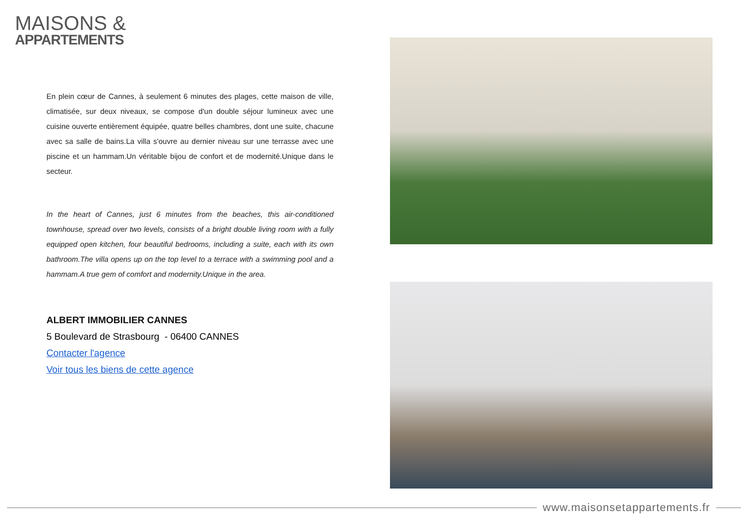MAISONS &
APPARTEMENTS
En plein cœur de Cannes, à seulement 6 minutes des plages, cette maison de ville, climatisée, sur deux niveaux, se compose d'un double séjour lumineux avec une cuisine ouverte entièrement équipée, quatre belles chambres, dont une suite, chacune avec sa salle de bains.La villa s'ouvre au dernier niveau sur une terrasse avec une piscine et un hammam.Un véritable bijou de confort et de modernité.Unique dans le secteur.
In the heart of Cannes, just 6 minutes from the beaches, this air-conditioned townhouse, spread over two levels, consists of a bright double living room with a fully equipped open kitchen, four beautiful bedrooms, including a suite, each with its own bathroom.The villa opens up on the top level to a terrace with a swimming pool and a hammam.A true gem of comfort and modernity.Unique in the area.
ALBERT IMMOBILIER CANNES
5 Boulevard de Strasbourg - 06400 CANNES
Contacter l'agence
Voir tous les biens de cette agence
www.maisonsetappartements.fr